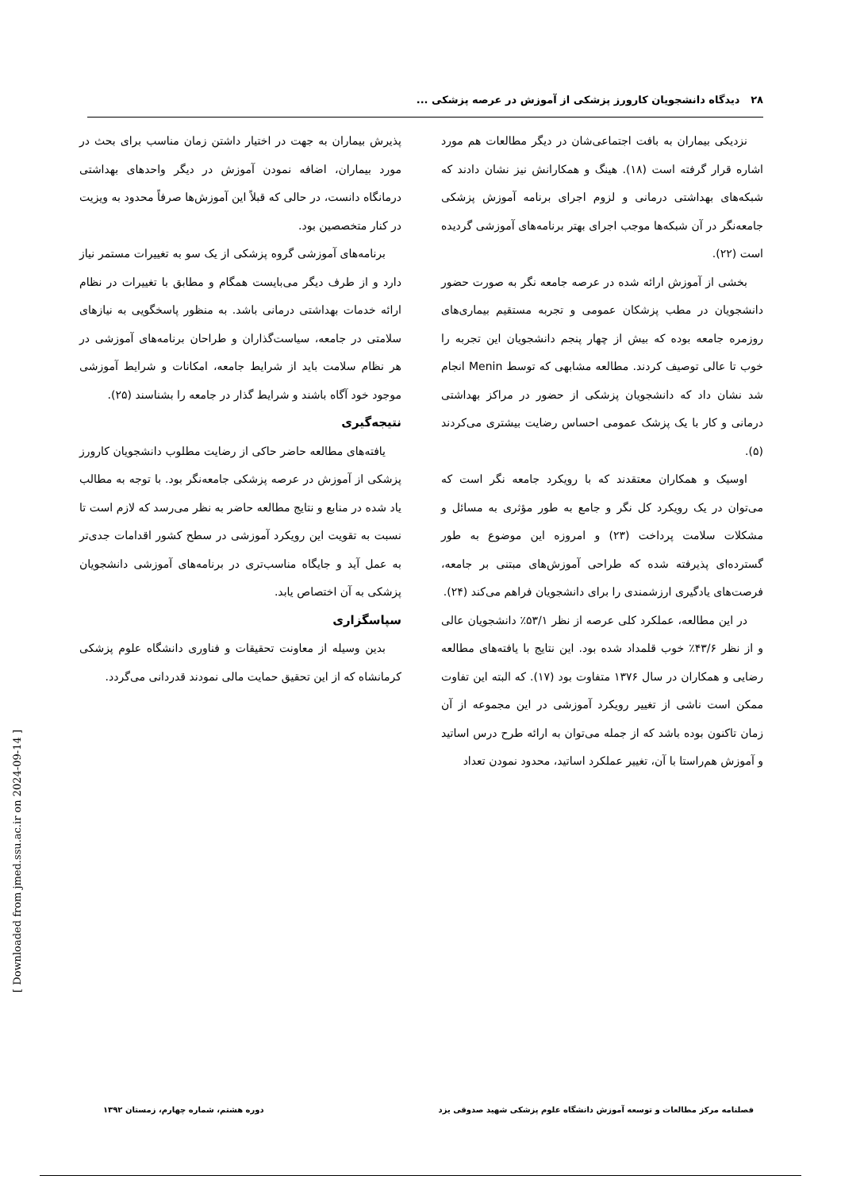۲۸ دیدگاه دانشجویان کارورز پزشکی از آموزش در عرصه پزشکی ...
نزدیکی بیماران به بافت اجتماعی‌شان در دیگر مطالعات هم مورد اشاره قرار گرفته است (۱۸). هینگ و همکارانش نیز نشان دادند که شبکه‌های بهداشتی درمانی و لزوم اجرای برنامه آموزش پزشکی جامعه‌نگر در آن شبکه‌ها موجب اجرای بهتر برنامه‌های آموزشی گردیده است (۲۲).
بخشی از آموزش ارائه شده در عرصه جامعه نگر به صورت حضور دانشجویان در مطب پزشکان عمومی و تجربه مستقیم بیماری‌های روزمره جامعه بوده که بیش از چهار پنجم دانشجویان این تجربه را خوب تا عالی توصیف کردند. مطالعه مشابهی که توسط Menin انجام شد نشان داد که دانشجویان پزشکی از حضور در مراکز بهداشتی درمانی و کار با یک پزشک عمومی احساس رضایت بیشتری می‌کردند (۵).
اوسیک و همکاران معتقدند که با رویکرد جامعه نگر است که می‌توان در یک رویکرد کل نگر و جامع به طور مؤثری به مسائل و مشکلات سلامت پرداخت (۲۳) و امروزه این موضوع به طور گسترده‌ای پذیرفته شده که طراحی آموزش‌های مبتنی بر جامعه، فرصت‌های یادگیری ارزشمندی را برای دانشجویان فراهم می‌کند (۲۴).
در این مطالعه، عملکرد کلی عرصه از نظر ۵۳/۱٪ دانشجویان عالی و از نظر ۴۳/۶٪ خوب قلمداد شده بود. این نتایج با یافته‌های مطالعه رضایی و همکاران در سال ۱۳۷۶ متفاوت بود (۱۷). که البته این تفاوت ممکن است ناشی از تغییر رویکرد آموزشی در این مجموعه از آن زمان تاکنون بوده باشد که از جمله می‌توان به ارائه طرح درس اساتید و آموزش هم‌راستا با آن، تغییر عملکرد اساتید، محدود نمودن تعداد
پذیرش بیماران به جهت در اختیار داشتن زمان مناسب برای بحث در مورد بیماران، اضافه نمودن آموزش در دیگر واحدهای بهداشتی درمانگاه دانست، در حالی که قبلاً این آموزش‌ها صرفاً محدود به ویزیت در کنار متخصصین بود.
برنامه‌های آموزشی گروه پزشکی از یک سو به تغییرات مستمر نیاز دارد و از طرف دیگر می‌بایست همگام و مطابق با تغییرات در نظام ارائه خدمات بهداشتی درمانی باشد. به منظور پاسخگویی به نیازهای سلامتی در جامعه، سیاست‌گذاران و طراحان برنامه‌های آموزشی در هر نظام سلامت باید از شرایط جامعه، امکانات و شرایط آموزشی موجود خود آگاه باشند و شرایط گذار در جامعه را بشناسند (۲۵).
نتیجه‌گیری
یافته‌های مطالعه حاضر حاکی از رضایت مطلوب دانشجویان کارورز پزشکی از آموزش در عرصه پزشکی جامعه‌نگر بود. با توجه به مطالب یاد شده در منابع و نتایج مطالعه حاضر به نظر می‌رسد که لازم است تا نسبت به تقویت این رویکرد آموزشی در سطح کشور اقدامات جدی‌تر به عمل آید و جایگاه مناسب‌تری در برنامه‌های آموزشی دانشجویان پزشکی به آن اختصاص یابد.
سپاسگزاری
بدین وسیله از معاونت تحقیقات و فناوری دانشگاه علوم پزشکی کرمانشاه که از این تحقیق حمایت مالی نمودند قدردانی می‌گردد.
[ Downloaded from jmed.ssu.ac.ir on 2024-09-14 ]
فصلنامه مرکز مطالعات و توسعه آموزش دانشگاه علوم پزشکی شهید صدوقی یزد دوره هشتم، شماره چهارم، زمستان ۱۳۹۲